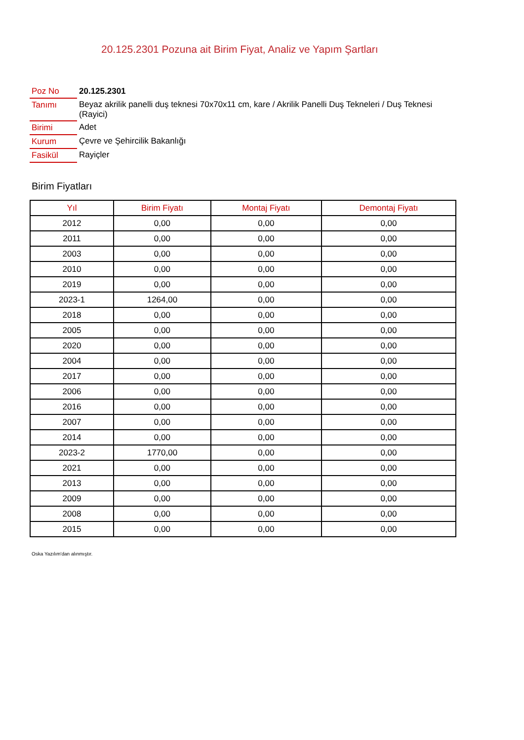20.125.2301 Pozuna ait Birim Fiyat, Analiz ve Yapım Şartları
| Poz No | 20.125.2301 |
| Tanımı | Beyaz akrilik panelli duş teknesi 70x70x11 cm, kare / Akrilik Panelli Duş Tekneleri / Duş Teknesi (Rayici) |
| Birimi | Adet |
| Kurum | Çevre ve Şehircilik Bakanlığı |
| Fasikül | Rayiçler |
Birim Fiyatları
| Yıl | Birim Fiyatı | Montaj Fiyatı | Demontaj Fiyatı |
| --- | --- | --- | --- |
| 2012 | 0,00 | 0,00 | 0,00 |
| 2011 | 0,00 | 0,00 | 0,00 |
| 2003 | 0,00 | 0,00 | 0,00 |
| 2010 | 0,00 | 0,00 | 0,00 |
| 2019 | 0,00 | 0,00 | 0,00 |
| 2023-1 | 1264,00 | 0,00 | 0,00 |
| 2018 | 0,00 | 0,00 | 0,00 |
| 2005 | 0,00 | 0,00 | 0,00 |
| 2020 | 0,00 | 0,00 | 0,00 |
| 2004 | 0,00 | 0,00 | 0,00 |
| 2017 | 0,00 | 0,00 | 0,00 |
| 2006 | 0,00 | 0,00 | 0,00 |
| 2016 | 0,00 | 0,00 | 0,00 |
| 2007 | 0,00 | 0,00 | 0,00 |
| 2014 | 0,00 | 0,00 | 0,00 |
| 2023-2 | 1770,00 | 0,00 | 0,00 |
| 2021 | 0,00 | 0,00 | 0,00 |
| 2013 | 0,00 | 0,00 | 0,00 |
| 2009 | 0,00 | 0,00 | 0,00 |
| 2008 | 0,00 | 0,00 | 0,00 |
| 2015 | 0,00 | 0,00 | 0,00 |
Oska Yazılım'dan alınmıştır.